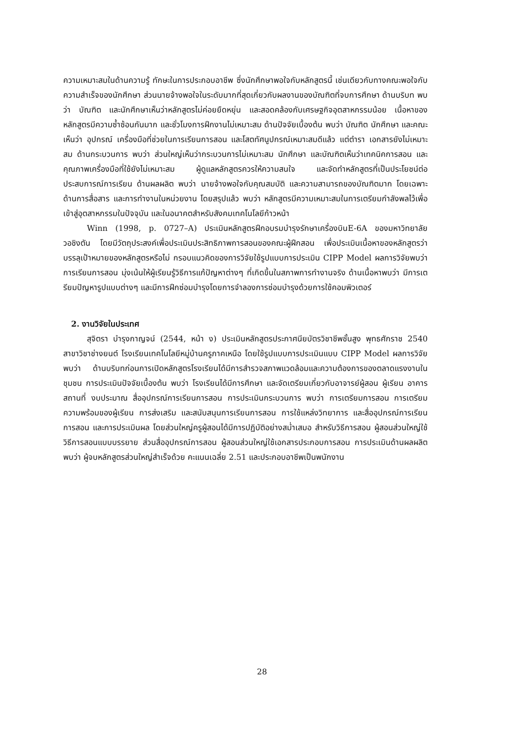ความเหมาะสมในด้านความรู้ ทักษะในการประกอบอาชีพ ซึ่งนักศึกษาพอใจกับหลักสูตรนี้ เช่นเดียวกับทางคณะพอใจกับความสำเร็จของนักศึกษา ส่วนนายจ้างพอใจในระดับมากที่สุดเกี่ยวกับผลงานของบัณฑิตที่จบการศึกษา ด้านบริบท พบว่า บัณฑิต และนักศึกษาเห็นว่าหลักสูตรไม่ค่อยยืดหยุ่น และสอดคล้องกับเศรษฐกิจอุตสาหกรรมน้อย เนื้อหาของหลักสูตรมีความซ้ำซ้อนกันมาก และชั่วโมงการฝึกงานไม่เหมาะสม ด้านปัจจัยเบื้องต้น พบว่า บัณฑิต นักศึกษา และคณะเห็นว่า อุปกรณ์ เครื่องมือที่ช่วยในการเรียนการสอน และโสตทัศนูปกรณ์เหมาะสมดีแล้ว แต่ตำรา เอกสารยังไม่เหมาะสม ด้านกระบวนการ พบว่า ส่วนใหญ่เห็นว่ากระบวนการไม่เหมาะสม นักศึกษา และบัณฑิตเห็นว่าเทคนิคการสอน และคุณภาพเครื่องมือที่ใช้ยังไม่เหมาะสม ผู้ดูแลหลักสูตรควรให้ความสนใจ และจัดทำหลักสูตรที่เป็นประโยชน์ต่อประสบการณ์การเรียน ด้านผลผลิต พบว่า นายจ้างพอใจกับคุณสมบัติ และความสามารถของบัณฑิตมาก โดยเฉพาะด้านการสื่อสาร และการทำงานในหน่วยงาน โดยสรุปแล้ว พบว่า หลักสูตรมีความเหมาะสมในการเตรียมกำลังพลไว้เพื่อเข้าสู่อุตสาหกรรมในปัจจุบัน และในอนาคตสำหรับสังคมเทคโนโลยีก้าวหน้า
Winn (1998, p. 0727–A) ประเมินหลักสูตรฝึกอบรมบำรุงรักษาเครื่องบินE-6A ของมหาวิทยาลัยวอชิงตัน โดยมีวัตถุประสงค์เพื่อประเมินประสิทธิภาพการสอนของคณะผู้ฝึกสอน เพื่อประเมินเนื้อหาของหลักสูตรว่าบรรลุเป้าหมายของหลักสูตรหรือไม่ กรอบแนวคิดของการวิจัยใช้รูปแบบการประเมิน CIPP Model ผลการวิจัยพบว่า การเรียนการสอน มุ่งเน้นให้ผู้เรียนรู้วิธีการแก้ปัญหาต่างๆ ที่เกิดขึ้นในสภาพการทำงานจริง ด้านเนื้อหาพบว่า มีการเตรียมปัญหารูปแบบต่างๆ และมีการฝึกซ่อมบำรุงโดยการจำลองการซ่อมบำรุงด้วยการใช้คอมพิวเตอร์
2. งานวิจัยในประเทศ
สุจิตรา บำรุงกาญจน์ (2544, หน้า ง) ประเมินหลักสูตรประกาศนียบัตรวิชาชีพชั้นสูง พุทธศักราช 2540 สาขาวิชาช่างยนต์ โรงเรียนเทคโนโลยีหมู่บ้านครูภาคเหนือ โดยใช้รูปแบบการประเมินแบบ CIPP Model ผลการวิจัยพบว่า ด้านบริบทก่อนการเปิดหลักสูตรโรงเรียนได้มีการสำรวจสภาพแวดล้อมและความต้องการของตลาดแรงงานในชุมชน การประเมินปัจจัยเบื้องต้น พบว่า โรงเรียนได้มีการศึกษา และจัดเตรียมเกี่ยวกับอาจารย์ผู้สอน ผู้เรียน อาคารสถานที่ งบประมาณ สื่ออุปกรณ์การเรียนการสอน การประเมินกระบวนการ พบว่า การเตรียมการสอน การเตรียมความพร้อมของผู้เรียน การส่งเสริม และสนับสนุนการเรียนการสอน การใช้แหล่งวิทยาการ และสื่ออุปกรณ์การเรียนการสอน และการประเมินผล โดยส่วนใหญ่ครูผู้สอนได้มีการปฏิบัติอย่างสม่ำเสมอ สำหรับวิธีการสอน ผู้สอนส่วนใหญ่ใช้วิธีการสอนแบบบรรยาย ส่วนสื่ออุปกรณ์การสอน ผู้สอนส่วนใหญ่ใช้เอกสารประกอบการสอน การประเมินด้านผลผลิต พบว่า ผู้จบหลักสูตรส่วนใหญ่สำเร็จด้วย คะแนนเฉลี่ย 2.51 และประกอบอาชีพเป็นพนักงาน
28